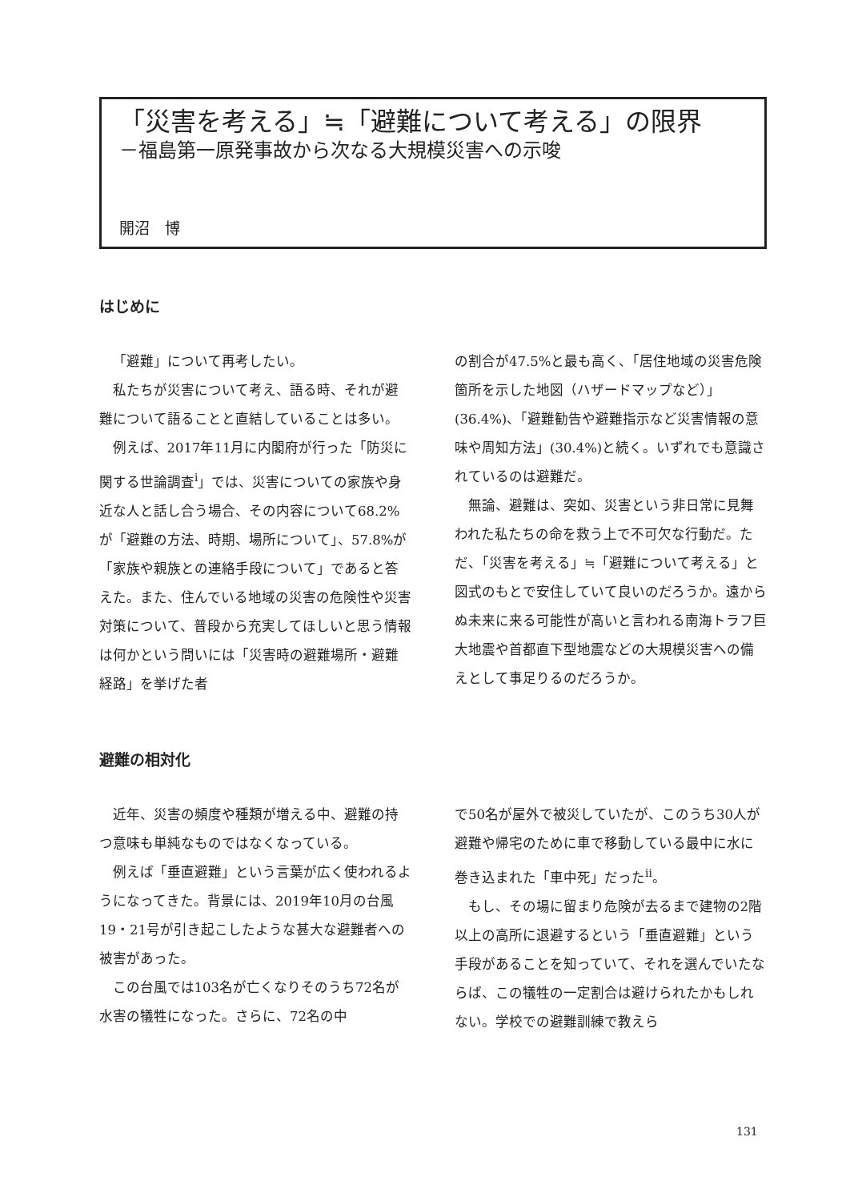「災害を考える」≒「避難について考える」の限界
－福島第一原発事故から次なる大規模災害への示唆
開沼　博
はじめに
「避難」について再考したい。
私たちが災害について考え、語る時、それが避難について語ることと直結していることは多い。
例えば、2017年11月に内閣府が行った「防災に関する世論調査<sup>i</sup>」では、災害についての家族や身近な人と話し合う場合、その内容について68.2%が「避難の方法、時期、場所について」、57.8%が「家族や親族との連絡手段について」であると答えた。また、住んでいる地域の災害の危険性や災害対策について、普段から充実してほしいと思う情報は何かという問いには「災害時の避難場所・避難経路」を挙げた者
の割合が47.5%と最も高く、「居住地域の災害危険箇所を示した地図（ハザードマップなど）」(36.4%)、「避難勧告や避難指示など災害情報の意味や周知方法」(30.4%)と続く。いずれでも意識されているのは避難だ。
無論、避難は、突如、災害という非日常に見舞われた私たちの命を救う上で不可欠な行動だ。ただ、「災害を考える」≒「避難について考える」と図式のもとで安住していて良いのだろうか。遠からぬ未来に来る可能性が高いと言われる南海トラフ巨大地震や首都直下型地震などの大規模災害への備えとして事足りるのだろうか。
避難の相対化
近年、災害の頻度や種類が増える中、避難の持つ意味も単純なものではなくなっている。
例えば「垂直避難」という言葉が広く使われるようになってきた。背景には、2019年10月の台風19・21号が引き起こしたような甚大な避難者への被害があった。
この台風では103名が亡くなりそのうち72名が水害の犠牲になった。さらに、72名の中
で50名が屋外で被災していたが、このうち30人が避難や帰宅のために車で移動している最中に水に巻き込まれた「車中死」だった<sup>ii</sup>。
もし、その場に留まり危険が去るまで建物の2階以上の高所に退避するという「垂直避難」という手段があることを知っていて、それを選んでいたならば、この犠牲の一定割合は避けられたかもしれない。学校での避難訓練で教えら
131